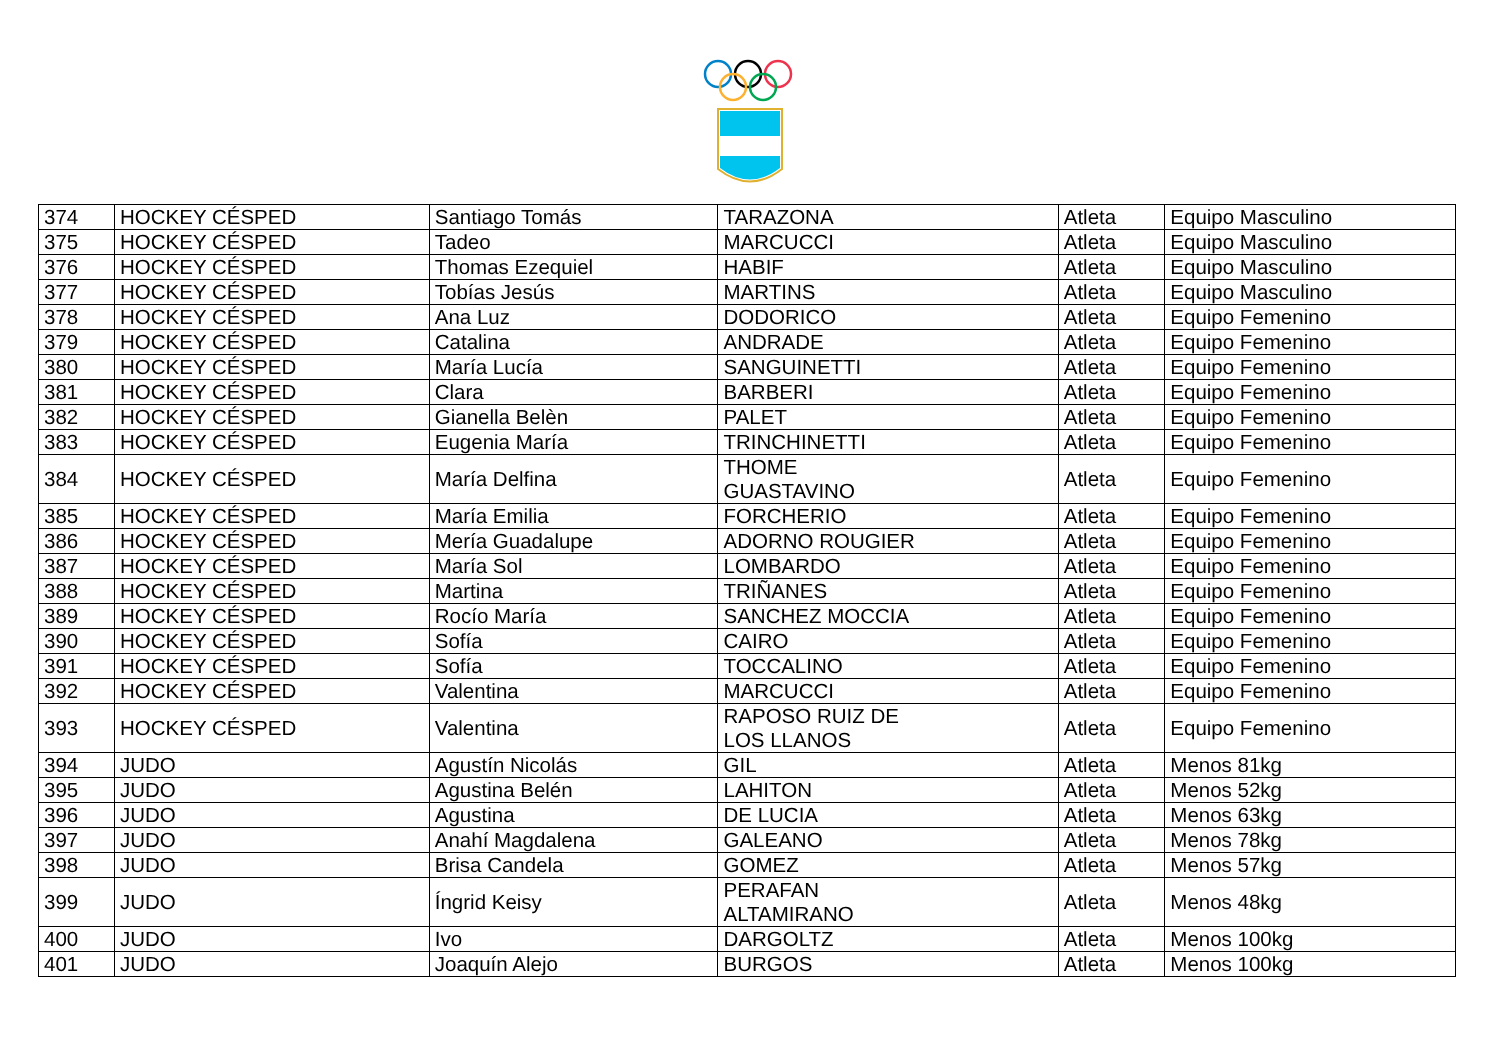| 374 | HOCKEY CÉSPED | Santiago Tomás | TARAZONA | Atleta | Equipo Masculino |
| 375 | HOCKEY CÉSPED | Tadeo | MARCUCCI | Atleta | Equipo Masculino |
| 376 | HOCKEY CÉSPED | Thomas Ezequiel | HABIF | Atleta | Equipo Masculino |
| 377 | HOCKEY CÉSPED | Tobías Jesús | MARTINS | Atleta | Equipo Masculino |
| 378 | HOCKEY CÉSPED | Ana Luz | DODORICO | Atleta | Equipo Femenino |
| 379 | HOCKEY CÉSPED | Catalina | ANDRADE | Atleta | Equipo Femenino |
| 380 | HOCKEY CÉSPED | María Lucía | SANGUINETTI | Atleta | Equipo Femenino |
| 381 | HOCKEY CÉSPED | Clara | BARBERI | Atleta | Equipo Femenino |
| 382 | HOCKEY CÉSPED | Gianella Belèn | PALET | Atleta | Equipo Femenino |
| 383 | HOCKEY CÉSPED | Eugenia María | TRINCHINETTI | Atleta | Equipo Femenino |
| 384 | HOCKEY CÉSPED | María Delfina | THOME GUASTAVINO | Atleta | Equipo Femenino |
| 385 | HOCKEY CÉSPED | María Emilia | FORCHERIO | Atleta | Equipo Femenino |
| 386 | HOCKEY CÉSPED | Mería Guadalupe | ADORNO ROUGIER | Atleta | Equipo Femenino |
| 387 | HOCKEY CÉSPED | María Sol | LOMBARDO | Atleta | Equipo Femenino |
| 388 | HOCKEY CÉSPED | Martina | TRIÑANES | Atleta | Equipo Femenino |
| 389 | HOCKEY CÉSPED | Rocío María | SANCHEZ MOCCIA | Atleta | Equipo Femenino |
| 390 | HOCKEY CÉSPED | Sofía | CAIRO | Atleta | Equipo Femenino |
| 391 | HOCKEY CÉSPED | Sofía | TOCCALINO | Atleta | Equipo Femenino |
| 392 | HOCKEY CÉSPED | Valentina | MARCUCCI | Atleta | Equipo Femenino |
| 393 | HOCKEY CÉSPED | Valentina | RAPOSO RUIZ DE LOS LLANOS | Atleta | Equipo Femenino |
| 394 | JUDO | Agustín Nicolás | GIL | Atleta | Menos 81kg |
| 395 | JUDO | Agustina Belén | LAHITON | Atleta | Menos 52kg |
| 396 | JUDO | Agustina | DE LUCIA | Atleta | Menos 63kg |
| 397 | JUDO | Anahí Magdalena | GALEANO | Atleta | Menos 78kg |
| 398 | JUDO | Brisa Candela | GOMEZ | Atleta | Menos 57kg |
| 399 | JUDO | Íngrid Keisy | PERAFAN ALTAMIRANO | Atleta | Menos 48kg |
| 400 | JUDO | Ivo | DARGOLTZ | Atleta | Menos 100kg |
| 401 | JUDO | Joaquín Alejo | BURGOS | Atleta | Menos 100kg |